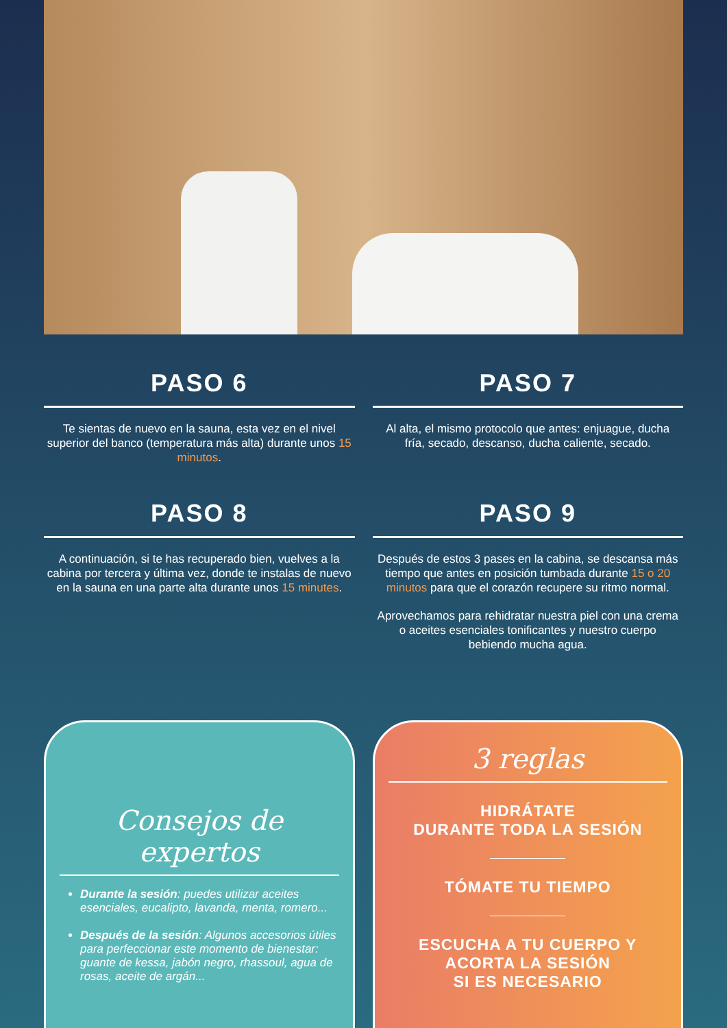PASO 6
Te sientas de nuevo en la sauna, esta vez en el nivel superior del banco (temperatura más alta) durante unos 15 minutos.
PASO 7
Al alta, el mismo protocolo que antes: enjuague, ducha fría, secado, descanso, ducha caliente, secado.
PASO 8
A continuación, si te has recuperado bien, vuelves a la cabina por tercera y última vez, donde te instalas de nuevo en la sauna en una parte alta durante unos 15 minutes.
PASO 9
Después de estos 3 pases en la cabina, se descansa más tiempo que antes en posición tumbada durante 15 o 20 minutos para que el corazón recupere su ritmo normal.
Aprovechamos para rehidratar nuestra piel con una crema o aceites esenciales tonificantes y nuestro cuerpo bebiendo mucha agua.
Consejos de expertos
Durante la sesión: puedes utilizar aceites esenciales, eucalipto, lavanda, menta, romero...
Después de la sesión: Algunos accesorios útiles para perfeccionar este momento de bienestar: guante de kessa, jabón negro, rhassoul, agua de rosas, aceite de argán...
3 reglas
HIDRÁTATE
DURANTE TODA LA SESIÓN
TÓMATE TU TIEMPO
ESCUCHA A TU CUERPO Y
ACORTA LA SESIÓN
SI ES NECESARIO